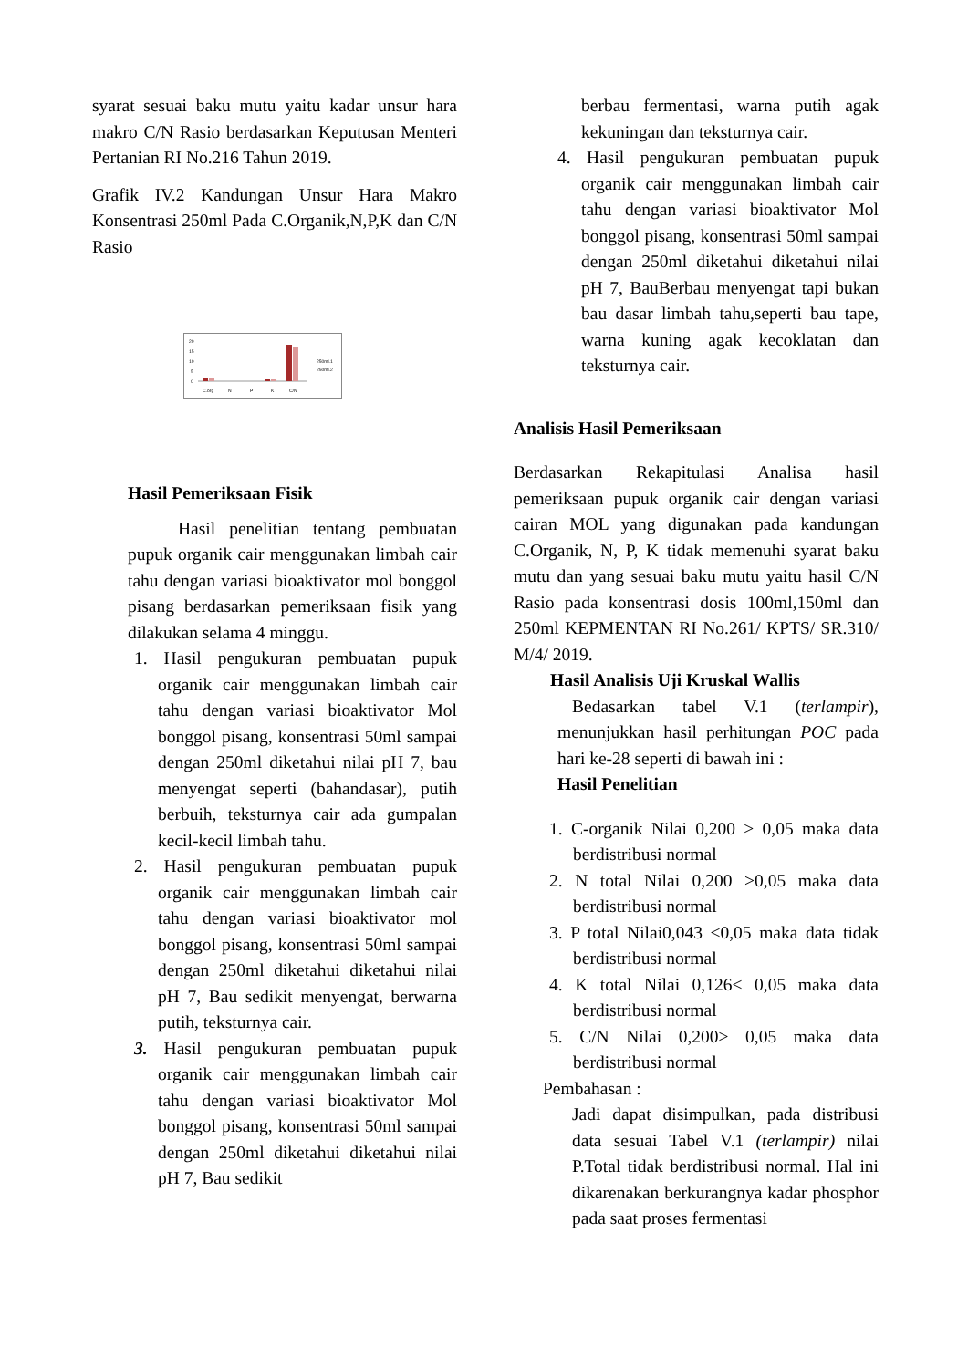syarat sesuai baku mutu yaitu kadar unsur hara makro C/N Rasio berdasarkan Keputusan Menteri Pertanian RI No.216 Tahun 2019.
Grafik IV.2 Kandungan Unsur Hara Makro Konsentrasi 250ml Pada C.Organik,N,P,K dan C/N Rasio
20
15
10
5
0
C.org
N
P
K
C/N
250ml.1
250ml.2
Hasil Pemeriksaan Fisik
Hasil penelitian tentang pembuatan pupuk organik cair menggunakan limbah cair tahu dengan variasi bioaktivator mol bonggol pisang berdasarkan pemeriksaan fisik yang dilakukan selama 4 minggu.
1. Hasil pengukuran pembuatan pupuk organik cair menggunakan limbah cair tahu dengan variasi bioaktivator Mol bonggol pisang, konsentrasi 50ml sampai dengan 250ml diketahui nilai pH 7, bau menyengat seperti (bahandasar), putih berbuih, teksturnya cair ada gumpalan kecil-kecil limbah tahu.
2. Hasil pengukuran pembuatan pupuk organik cair menggunakan limbah cair tahu dengan variasi bioaktivator mol bonggol pisang, konsentrasi 50ml sampai dengan 250ml diketahui diketahui nilai pH 7, Bau sedikit menyengat, berwarna putih, teksturnya cair.
3. Hasil pengukuran pembuatan pupuk organik cair menggunakan limbah cair tahu dengan variasi bioaktivator Mol bonggol pisang, konsentrasi 50ml sampai dengan 250ml diketahui diketahui nilai pH 7, Bau sedikit
berbau fermentasi, warna putih agak kekuningan dan teksturnya cair.
4. Hasil pengukuran pembuatan pupuk organik cair menggunakan limbah cair tahu dengan variasi bioaktivator Mol bonggol pisang, konsentrasi 50ml sampai dengan 250ml diketahui diketahui nilai pH 7, BauBerbau menyengat tapi bukan bau dasar limbah tahu,seperti bau tape, warna kuning agak kecoklatan dan teksturnya cair.
Analisis Hasil Pemeriksaan
Berdasarkan Rekapitulasi Analisa hasil pemeriksaan pupuk organik cair dengan variasi cairan MOL yang digunakan pada kandungan C.Organik, N, P, K tidak memenuhi syarat baku mutu dan yang sesuai baku mutu yaitu hasil C/N Rasio pada konsentrasi dosis 100ml,150ml dan 250ml KEPMENTAN RI No.261/ KPTS/ SR.310/ M/4/ 2019.
Hasil Analisis Uji Kruskal Wallis
Bedasarkan tabel V.1 (terlampir), menunjukkan hasil perhitungan POC pada hari ke-28 seperti di bawah ini :
Hasil Penelitian
1. C-organik Nilai 0,200 > 0,05 maka data berdistribusi normal
2. N total Nilai 0,200 >0,05 maka data berdistribusi normal
3. P total Nilai0,043 <0,05 maka data tidak berdistribusi normal
4. K total Nilai 0,126< 0,05 maka data berdistribusi normal
5. C/N Nilai 0,200> 0,05 maka data berdistribusi normal
Pembahasan :
Jadi dapat disimpulkan, pada distribusi data sesuai Tabel V.1 (terlampir) nilai P.Total tidak berdistribusi normal. Hal ini dikarenakan berkurangnya kadar phosphor pada saat proses fermentasi